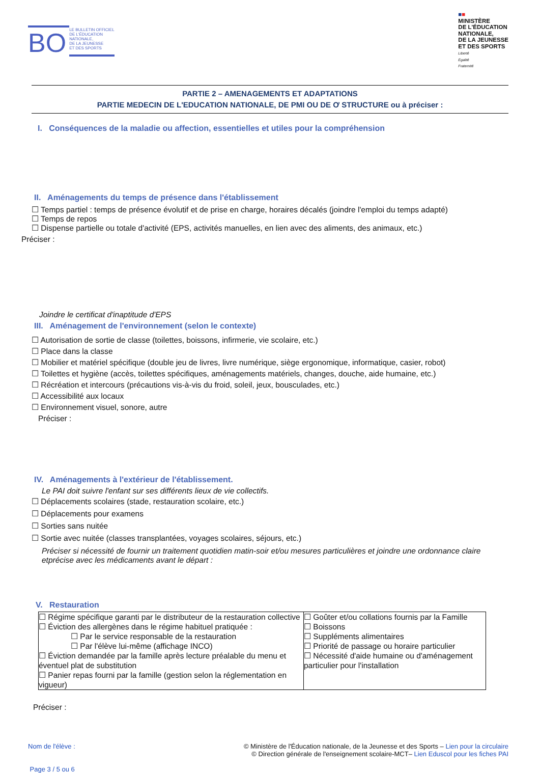BO LE BULLETIN OFFICIEL
DE L'ÉDUCATION
NATIONALE,
DE LA JEUNESSE
ET DES SPORTS
■■
MINISTÈRE
DE L'ÉDUCATION
NATIONALE,
DE LA JEUNESSE
ET DES SPORTS
Liberté
Égalité
Fraternité
PARTIE 2 – AMENAGEMENTS ET ADAPTATIONS
PARTIE MEDECIN DE L'EDUCATION NATIONALE, DE PMI OU DE Ơ STRUCTURE ou à préciser :
I. Conséquences de la maladie ou affection, essentielles et utiles pour la compréhension
II. Aménagements du temps de présence dans l'établissement
☐ Temps partiel : temps de présence évolutif et de prise en charge, horaires décalés (joindre l'emploi du temps adapté)
☐ Temps de repos
☐ Dispense partielle ou totale d'activité (EPS, activités manuelles, en lien avec des aliments, des animaux, etc.)
Préciser :
Joindre le certificat d'inaptitude d'EPS
III. Aménagement de l'environnement (selon le contexte)
☐ Autorisation de sortie de classe (toilettes, boissons, infirmerie, vie scolaire, etc.)
☐ Place dans la classe
☐ Mobilier et matériel spécifique (double jeu de livres, livre numérique, siège ergonomique, informatique, casier, robot)
☐ Toilettes et hygiène (accès, toilettes spécifiques, aménagements matériels, changes, douche, aide humaine, etc.)
☐ Récréation et intercours (précautions vis-à-vis du froid, soleil, jeux, bousculades, etc.)
☐ Accessibilité aux locaux
☐ Environnement visuel, sonore, autre
Préciser :
IV. Aménagements à l'extérieur de l'établissement.
Le PAI doit suivre l'enfant sur ses différents lieux de vie collectifs.
☐ Déplacements scolaires (stade, restauration scolaire, etc.)
☐ Déplacements pour examens
☐ Sorties sans nuitée
☐ Sortie avec nuitée (classes transplantées, voyages scolaires, séjours, etc.)
Préciser si nécessité de fournir un traitement quotidien matin-soir et/ou mesures particulières et joindre une ordonnance claire etprécise avec les médicaments avant le départ :
V. Restauration
| ☐ Régime spécifique garanti par le distributeur de la restauration collective ☐ Éviction des allergènes dans le régime habituel pratiquée : ☐ Par le service responsable de la restauration ☐ Par l'élève lui-même (affichage INCO) ☐ Éviction demandée par la famille après lecture préalable du menu et éventuel plat de substitution ☐ Panier repas fourni par la famille (gestion selon la réglementation en vigueur) | ☐ Goûter et/ou collations fournis par la Famille ☐ Boissons ☐ Suppléments alimentaires ☐ Priorité de passage ou horaire particulier ☐ Nécessité d'aide humaine ou d'aménagement particulier pour l'installation |
Préciser :
Nom de l'élève :
Page 3 / 5 ou 6
© Ministère de l'Éducation nationale, de la Jeunesse et des Sports – Lien pour la circulaire
© Direction générale de l'enseignement scolaire-MCT– Lien Eduscol pour les fiches PAI